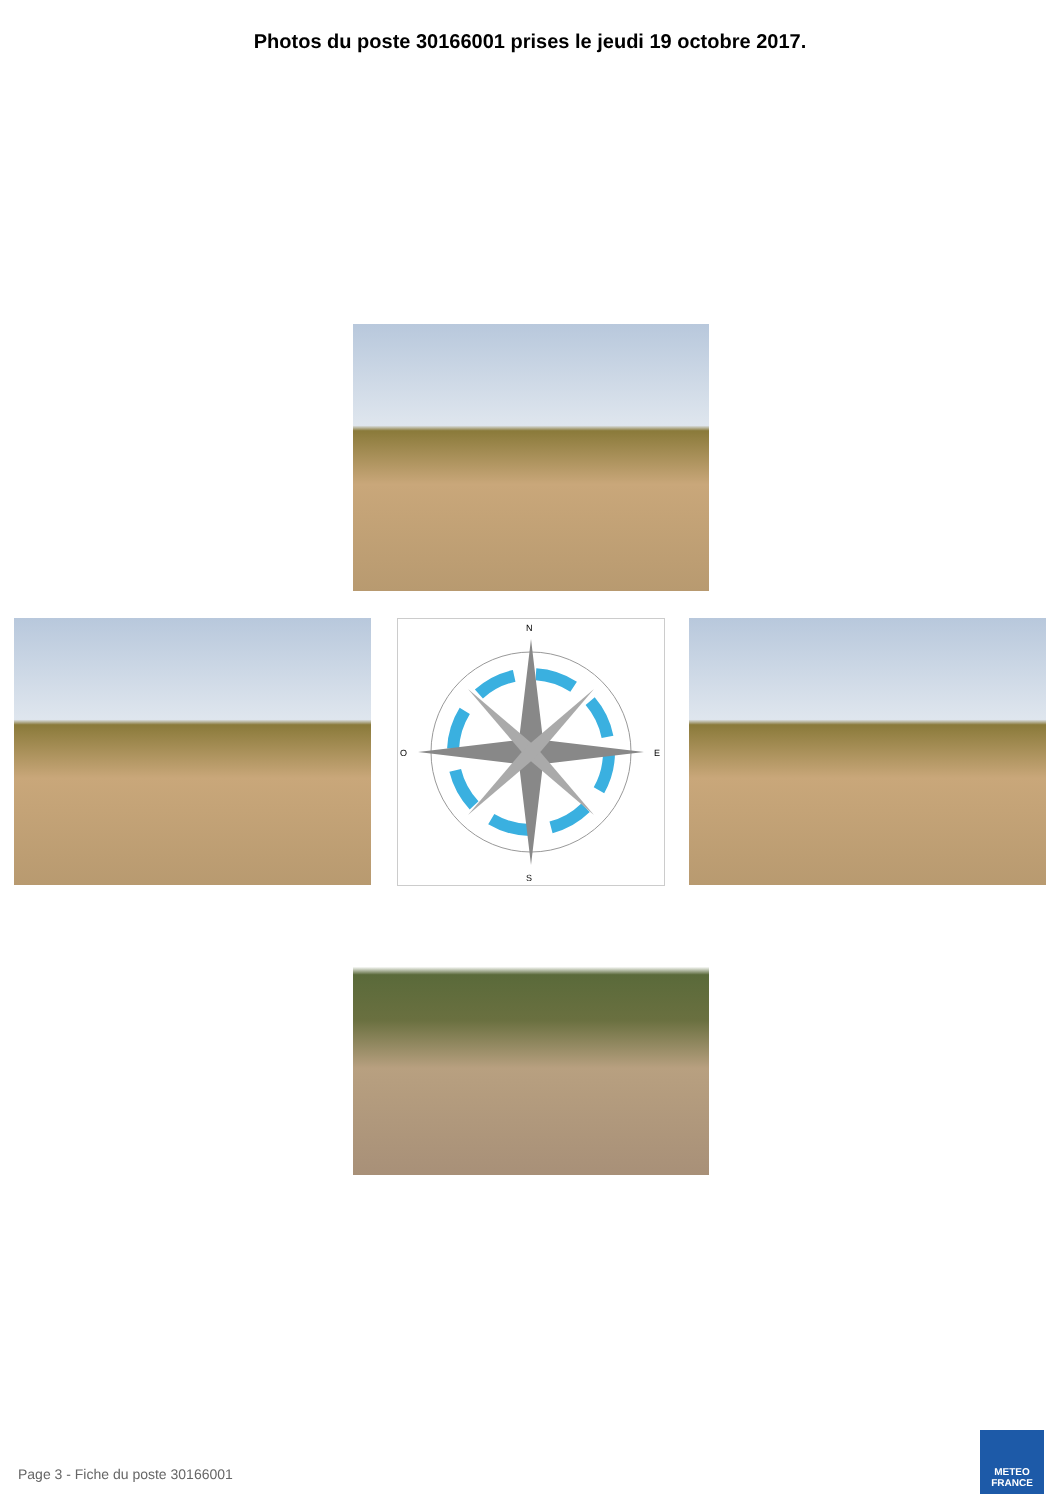Photos du poste 30166001 prises le jeudi 19 octobre 2017.
N
S
E
O
Page 3 - Fiche du poste 30166001
METEO
FRANCE